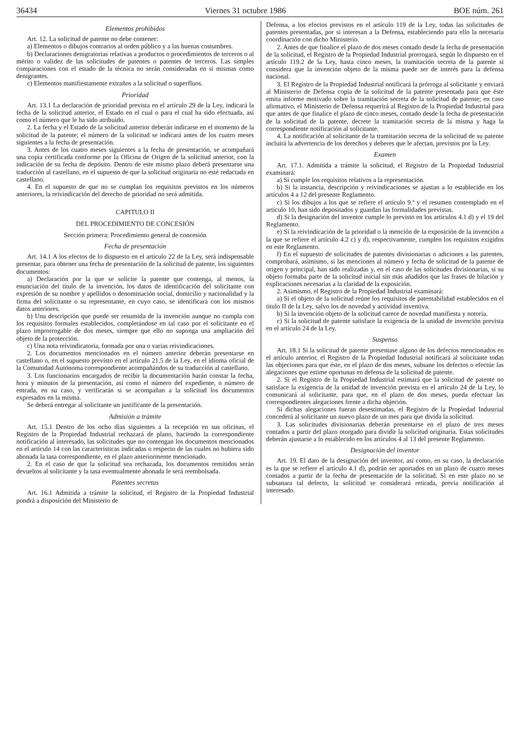36434 Viernes 31 octubre 1986 BOE núm. 261
Elementos prohibidos
Art. 12. La solicitud de patente no debe contener:
a) Elementos o dibujos contrarios al orden público y a las buenas costumbres.
b) Declaraciones denigratorias relativas a productos o procedimientos de terceros o al mérito o validez de las solicitudes de patentes o patentes de terceros. Las simples comparaciones con el estado de la técnica no serán consideradas en sí mismas como denigrantes.
c) Elementos manifiestamente extraños a la solicitud o superfluos.
Prioridad
Art. 13.1 La declaración de prioridad prevista en el artículo 29 de la Ley, indicará la fecha de la solicitud anterior, el Estado en el cual o para el cual ha sido efectuada, así como el número que le ha sido atribuido.
2. La fecha y el Estado de la solicitud anterior deberán indicarse en el momento de la solicitud de la patente; el número de la solicitud se indicará antes de los cuatro meses siguientes a la fecha de presentación.
3. Antes de los cuatro meses siguientes a la fecha de presentación, se acompañará una copia certificada conforme por la Oficina de Origen de la solicitud anterior, con la indicación de su fecha de depósito. Dentro de este mismo plazo deberá presentarse una traducción al castellano, en el supuesto de que la solicitud originaria no esté redactada en castellano.
4. En el supuesto de que no se cumplan los requisitos previstos en los números anteriores, la reivindicación del derecho de prioridad no será admitida.
CAPITULO II
DEL PROCEDIMIENTO DE CONCESIÓN
Sección primera: Procedimiento general de concesión
Fecha de presentación
Art. 14.1 A los efectos de lo dispuesto en el artículo 22 de la Ley, será indispensable presentar, para obtener una fecha de presentación de la solicitud de patente, los siguientes documentos:
a) Declaración por la que se solicite la patente que contenga, al menos, la enunciación del título de la invención, los datos de identificación del solicitante con expresión de su nombre y apellidos o denominación social, domicilio y nacionalidad y la firma del solicitante o su representante, en cuyo caso, se identificará con los mismos datos anteriores.
b) Una descripción que puede ser resumida de la invención aunque no cumpla con los requisitos formales establecidos, completándose en tal caso por el solicitante en el plazo improrrogable de dos meses, siempre que ello no suponga una ampliación del objeto de la protección.
c) Una nota reivindicatoria, formada por una o varias reivindicaciones.
2. Los documentos mencionados en el número anterior deberán presentarse en castellano o, en el supuesto previsto en el artículo 21.5 de la Ley, en el idioma oficial de la Comunidad Autónoma correspondiente acompañándos de su traducción al castellano.
3. Los funcionarios encargados de recibir la documentación harán constar la fecha, hora y minutos de la presentación, así como el número del expediente, o número de entrada, en su caso, y verificarán si se acompañan a la solicitud los documentos expresados en la misma.
Se deberá entregar al solicitante un justificante de la presentación.
Admisión a trámite
Art. 15.1 Dentro de los ocho días siguientes a la recepción en sus oficinas, el Registro de la Propiedad Industrial rechazará de plano, haciendo la correspondiente notificación al interesado, las solicitudes que no contengan los documentos mencionados en el artículo 14 con las características indicadas o respecto de las cuales no hubiera sido abonada la tasa correspondiente, en el plazo anteriormente mencionado.
2. En el caso de que la solicitud sea rechazada, los documentos remitidos serán devueltos al solicitante y la tasa eventualmente abonada le será reembolsada.
Patentes secretas
Art. 16.1 Admitida a trámite la solicitud, el Registro de la Propiedad Industrial pondrá a disposición del Ministerio de
Defensa, a los efectos previstos en el artículo 119 de la Ley, todas las solicitudes de patentes presentadas, por si interesan a la Defensa, estableciendo para ello la necesaria coordinación con dicho Ministerio.
2. Antes de que finalice el plazo de dos meses contado desde la fecha de presentación de la solicitud, el Registro de la Propiedad Industrial prorrogará, según lo dispuesto en el artículo 119.2 de la Ley, hasta cinco meses, la tramitación secreta de la patente si considera que la invención objeto de la misma puede ser de interés para la defensa nacional.
3. El Registro de la Propiedad Industrial notificará la prórroga al solicitante y enviará al Ministerio de Defensa copia de la solicitud de la patente presentada para que éste emita informe motivado sobre la tramitación secreta de la solicitud de patente; en caso afirmativo, el Ministerio de Defensa requerirá al Registro de la Propiedad Industrial para que antes de que finalice el plazo de cinco meses, contado desde la fecha de presentación de la solicitud de la patente, decrete la tramitación secreta de la misma y haga la correspondiente notificación al solicitante.
4. La notificación al solicitante de la tramitación secreta de la solicitud de su patente incluirá la advertencia de los derechos y deberes que le afectan, previstos por la Ley.
Examen
Art. 17.1. Admitida a trámite la solicitud, el Registro de la Propiedad Industrial examinará:
a) Si cumple los requisitos relativos a la representación.
b) Si la instancia, descripción y reivindicaciones se ajustan a lo establecido en los artículos 4 a 12 del presente Reglamento.
c) Si los dibujos a los que se refiere el artículo 9.º y el resumen contemplado en el artículo 10, han sido depositados y guardan las formalidades previstas.
d) Si la designación del inventor cumple lo previsto en los artículos 4.1 d) y el 19 del Reglamento.
e) Si la reivindicación de la prioridad o la mención de la exposición de la invención a la que se refiere el artículo 4.2 c) y d), respectivamente, cumplen los requisitos exigidos en este Reglamento.
f) En el supuesto de solicitudes de patentes divisionarias o adiciones a las patentes, comprobará, asimismo, si las menciones al número y fecha de solicitud de la patente de origen y principal, han sido realizadas y, en el caso de las solicitudes divisionarias, si su objeto formaba parte de la solicitud inicial sin más añadidos que las frases de hilación y explicaciones necesarias a la claridad de la exposición.
2. Asimismo, el Registro de la Propiedad Industrial examinará:
a) Si el objeto de la solicitud reúne los requisitos de patentabilidad establecidos en el título II de la Ley, salvo los de novedad y actividad inventiva.
b) Si la invención objeto de la solicitud carece de novedad manifiesta y notoria.
c) Si la solicitud de patente satisface la exigencia de la unidad de invención prevista en el artículo 24 de la Ley.
Suspenso
Art. 18.1 Si la solicitud de patente presentase alguno de los defectos mencionados en el artículo anterior, el Registro de la Propiedad Industrial notificará al solicitante todas las objeciones para que éste, en el plazo de dos meses, subsane los defectos o efectúe las alegaciones que estime oportunas en defensa de la solicitud de patente.
2. Si el Registro de la Propiedad Industrial estimará que la solicitud de patente no satisface la exigencia de la unidad de invención prevista en el artículo 24 de la Ley, lo comunicará al solicitante, para que, en el plazo de dos meses, pueda efectuar las correspondientes alegaciones frente a dicha objeción.
Si dichas alegaciones fueran desestimadas, el Registro de la Propiedad Industrial concederá al solicitante un nuevo plazo de un mes para que divida la solicitud.
3. Las solicitudes divisionarias deberán presentarse en el plazo de tres meses contados a partir del plazo otorgado para dividir la solicitud originaria. Estas solicitudes deberán ajustarse a lo establecido en los artículos 4 al 13 del presente Reglamento.
Designación del inventor
Art. 19. El dato de la designación del inventor, así como, en su caso, la declaración es la que se refiere el artículo 4.1 d), podrán ser aportados en un plazo de cuatro meses contados a partir de la fecha de presentación de la solicitud. Si en este plazo no se subsanara tal defecto, la solicitud se considerará retirada, previa notificación al interesado.